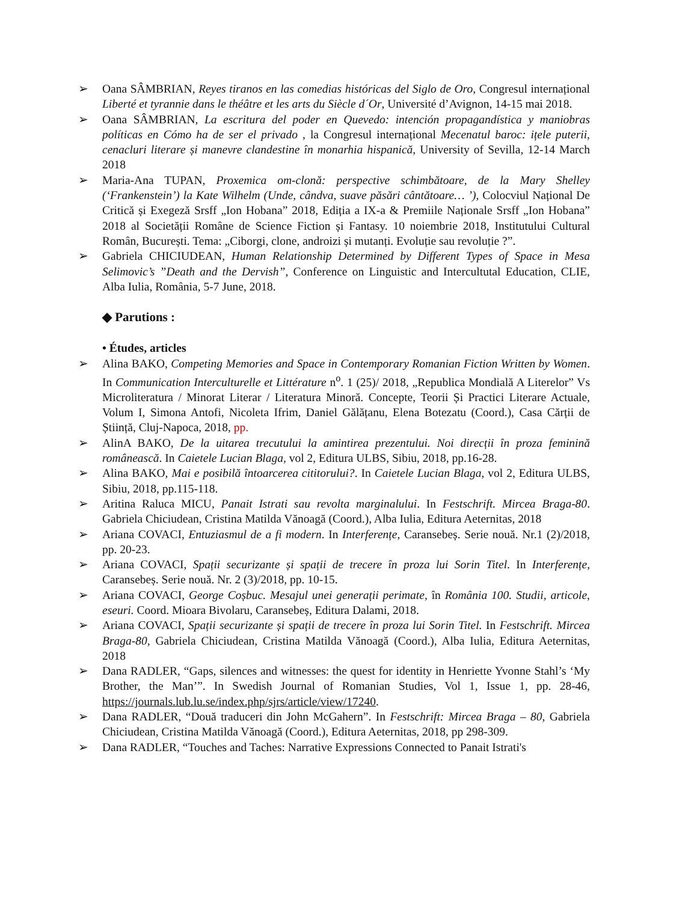➢ Oana SÂMBRIAN, Reyes tiranos en las comedias históricas del Siglo de Oro, Congresul internațional Liberté et tyrannie dans le théâtre et les arts du Siècle d´Or, Université d’Avignon, 14-15 mai 2018.
➢ Oana SÂMBRIAN, La escritura del poder en Quevedo: intención propagandística y maniobras políticas en Cómo ha de ser el privado , la Congresul internațional Mecenatul baroc: ițele puterii, cenacluri literare și manevre clandestine în monarhia hispanică, University of Sevilla, 12-14 March 2018
➢ Maria-Ana TUPAN, Proxemica om-clonă: perspective schimbătoare, de la Mary Shelley (‘Frankenstein’) la Kate Wilhelm (Unde, cândva, suave păsări cântătoare… ’), Colocviul Național De Critică și Exegeză Srsff „Ion Hobana” 2018, Ediția a IX-a & Premiile Naționale Srsff „Ion Hobana” 2018 al Societății Române de Science Fiction și Fantasy. 10 noiembrie 2018, Institutului Cultural Român, București. Tema: „Ciborgi, clone, androizi și mutanți. Evoluție sau revoluție ?”.
➢ Gabriela CHICIUDEAN, Human Relationship Determined by Different Types of Space in Mesa Selimovic’s ”Death and the Dervish”, Conference on Linguistic and Intercultutal Education, CLIE, Alba Iulia, România, 5-7 June, 2018.
◆ Parutions :
• Études, articles
➢ Alina BAKO, Competing Memories and Space in Contemporary Romanian Fiction Written by Women. In Communication Interculturelle et Littérature n<sup>o</sup>. 1 (25)/ 2018, „Republica Mondială A Literelor” Vs Microliteratura / Minorat Literar / Literatura Minoră. Concepte, Teorii Și Practici Literare Actuale, Volum I, Simona Antofi, Nicoleta Ifrim, Daniel Gălățanu, Elena Botezatu (Coord.), Casa Cărții de Știință, Cluj-Napoca, 2018, pp.
➢ AlinA BAKO, De la uitarea trecutului la amintirea prezentului. Noi direcții în proza feminină românească. In Caietele Lucian Blaga, vol 2, Editura ULBS, Sibiu, 2018, pp.16-28.
➢ Alina BAKO, Mai e posibilă întoarcerea cititorului?. In Caietele Lucian Blaga, vol 2, Editura ULBS, Sibiu, 2018, pp.115-118.
➢ Aritina Raluca MICU, Panait Istrati sau revolta marginalului. In Festschrift. Mircea Braga-80. Gabriela Chiciudean, Cristina Matilda Vănoagă (Coord.), Alba Iulia, Editura Aeternitas, 2018
➢ Ariana COVACI, Entuziasmul de a fi modern. In Interferențe, Caransebeș. Serie nouă. Nr.1 (2)/2018, pp. 20-23.
➢ Ariana COVACI, Spații securizante și spații de trecere în proza lui Sorin Titel. In Interferențe, Caransebeș. Serie nouă. Nr. 2 (3)/2018, pp. 10-15.
➢ Ariana COVACI, George Coșbuc. Mesajul unei generații perimate, în România 100. Studii, articole, eseuri. Coord. Mioara Bivolaru, Caransebeș, Editura Dalami, 2018.
➢ Ariana COVACI, Spații securizante și spații de trecere în proza lui Sorin Titel. In Festschrift. Mircea Braga-80, Gabriela Chiciudean, Cristina Matilda Vănoagă (Coord.), Alba Iulia, Editura Aeternitas, 2018
➢ Dana RADLER, “Gaps, silences and witnesses: the quest for identity in Henriette Yvonne Stahl’s ‘My Brother, the Man’”. In Swedish Journal of Romanian Studies, Vol 1, Issue 1, pp. 28-46, https://journals.lub.lu.se/index.php/sjrs/article/view/17240.
➢ Dana RADLER, “Două traduceri din John McGahern”. In Festschrift: Mircea Braga – 80, Gabriela Chiciudean, Cristina Matilda Vănoagă (Coord.), Editura Aeternitas, 2018, pp 298-309.
➢ Dana RADLER, “Touches and Taches: Narrative Expressions Connected to Panait Istrati's